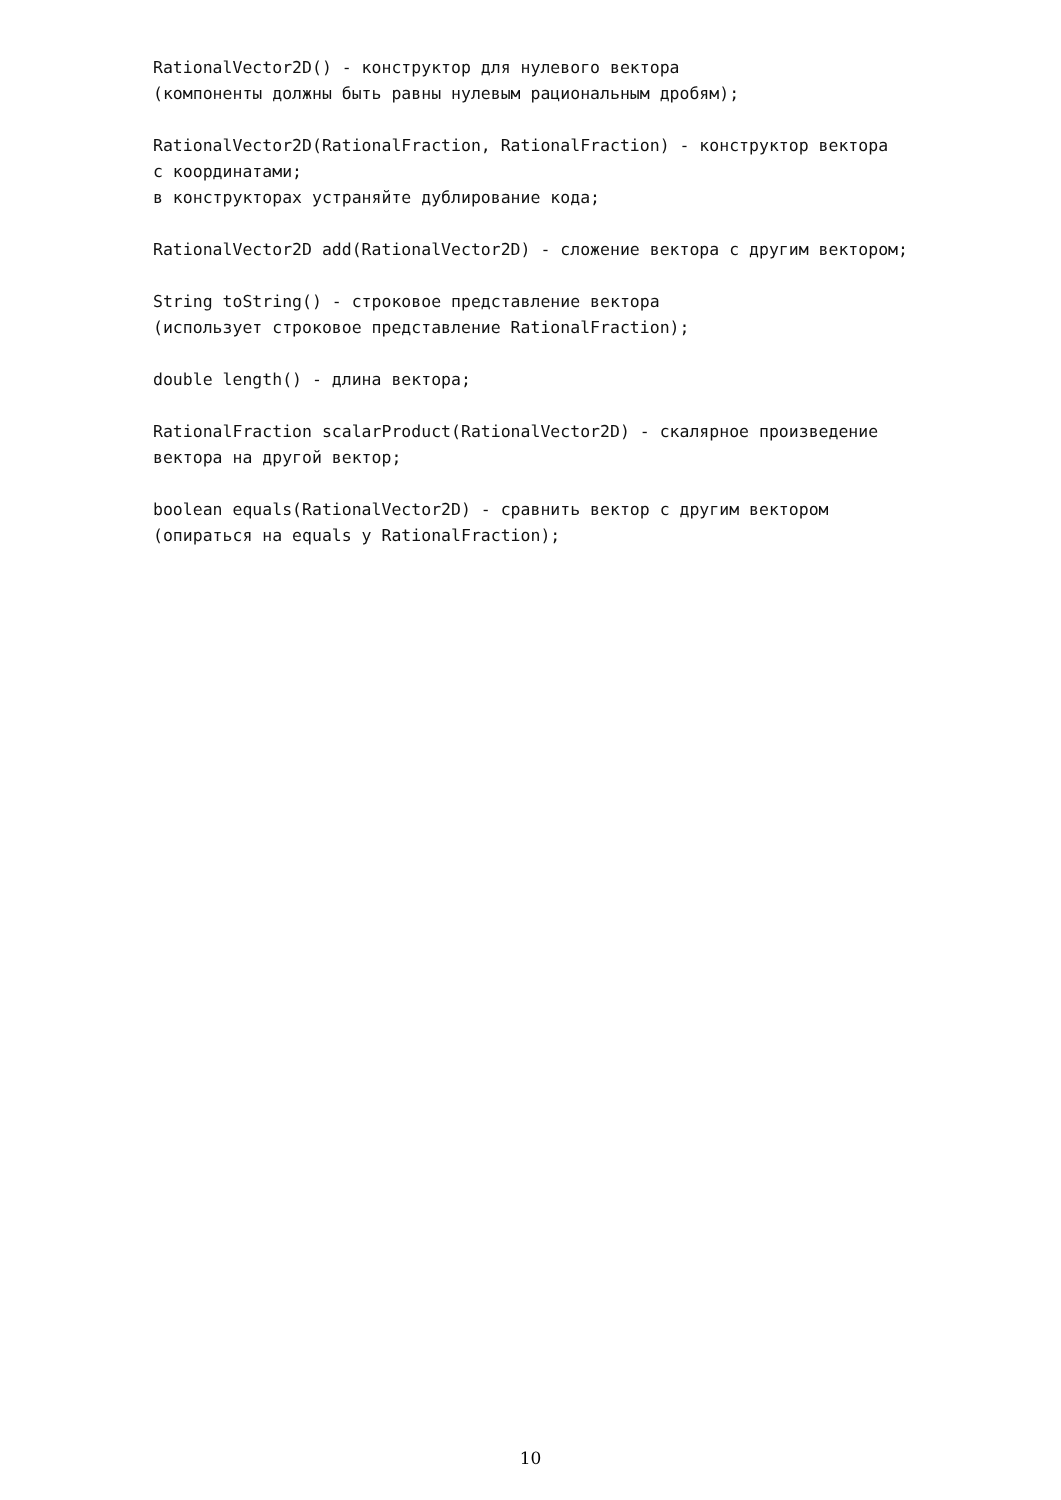RationalVector2D() - конструктор для нулевого вектора (компоненты должны быть равны нулевым рациональным дробям); RationalVector2D(RationalFraction, RationalFraction) - конструктор вектора с координатами; в конструкторах устраняйте дублирование кода; RationalVector2D add(RationalVector2D) - сложение вектора с другим вектором; String toString() - строковое представление вектора (использует строковое представление RationalFraction); double length() - длина вектора; RationalFraction scalarProduct(RationalVector2D) - скалярное произведение вектора на другой вектор; boolean equals(RationalVector2D) - сравнить вектор с другим вектором (опираться на equals у RationalFraction);
10